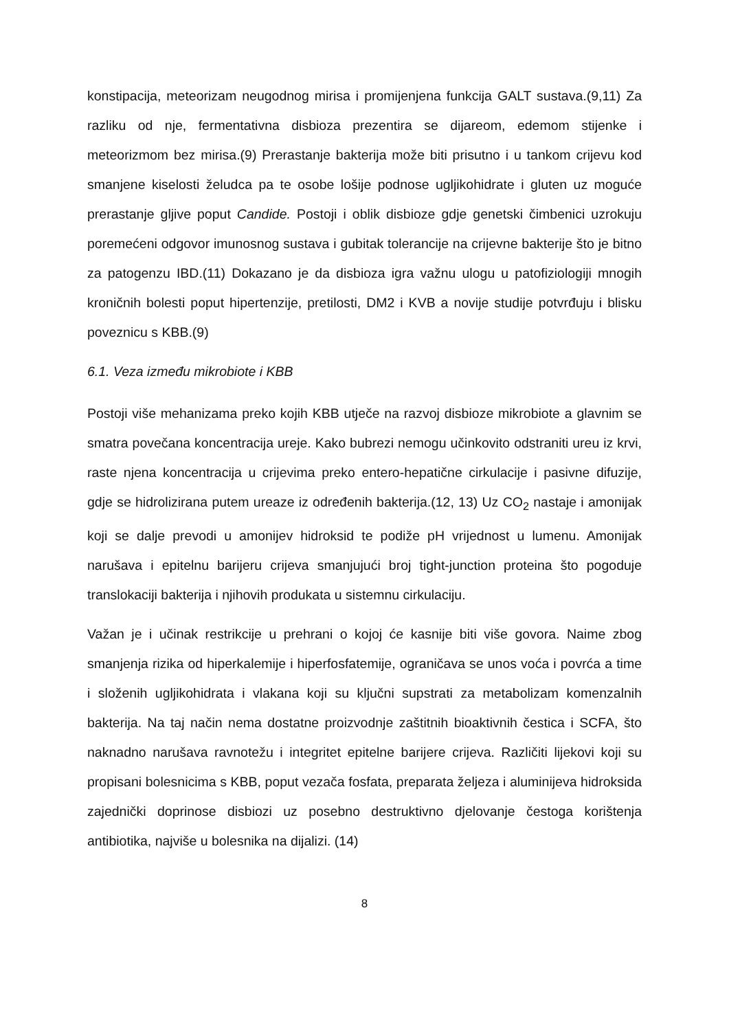konstipacija, meteorizam neugodnog mirisa i promijenjena funkcija GALT sustava.(9,11) Za razliku od nje, fermentativna disbioza prezentira se dijareom, edemom stijenke i meteorizmom bez mirisa.(9) Prerastanje bakterija može biti prisutno i u tankom crijevu kod smanjene kiselosti želudca pa te osobe lošije podnose ugljikohidrate i gluten uz moguće prerastanje gljive poput Candide. Postoji i oblik disbioze gdje genetski čimbenici uzrokuju poremećeni odgovor imunosnog sustava i gubitak tolerancije na crijevne bakterije što je bitno za patogenzu IBD.(11) Dokazano je da disbioza igra važnu ulogu u patofiziologiji mnogih kroničnih bolesti poput hipertenzije, pretilosti, DM2 i KVB a novije studije potvrđuju i blisku poveznicu s KBB.(9)
6.1. Veza između mikrobiote i KBB
Postoji više mehanizama preko kojih KBB utječe na razvoj disbioze mikrobiote a glavnim se smatra povečana koncentracija ureje. Kako bubrezi nemogu učinkovito odstraniti ureu iz krvi, raste njena koncentracija u crijevima preko entero-hepatične cirkulacije i pasivne difuzije, gdje se hidrolizirana putem ureaze iz određenih bakterija.(12, 13) Uz CO<sub>2</sub> nastaje i amonijak koji se dalje prevodi u amonijev hidroksid te podiže pH vrijednost u lumenu. Amonijak narušava i epitelnu barijeru crijeva smanjujući broj tight-junction proteina što pogoduje translokaciji bakterija i njihovih produkata u sistemnu cirkulaciju.
Važan je i učinak restrikcije u prehrani o kojoj će kasnije biti više govora. Naime zbog smanjenja rizika od hiperkalemije i hiperfosfatemije, ograničava se unos voća i povrća a time i složenih ugljikohidrata i vlakana koji su ključni supstrati za metabolizam komenzalnih bakterija. Na taj način nema dostatne proizvodnje zaštitnih bioaktivnih čestica i SCFA, što naknadno narušava ravnotežu i integritet epitelne barijere crijeva. Različiti lijekovi koji su propisani bolesnicima s KBB, poput vezača fosfata, preparata željeza i aluminijeva hidroksida zajednički doprinose disbiozi uz posebno destruktivno djelovanje čestoga korištenja antibiotika, najviše u bolesnika na dijalizi. (14)
8